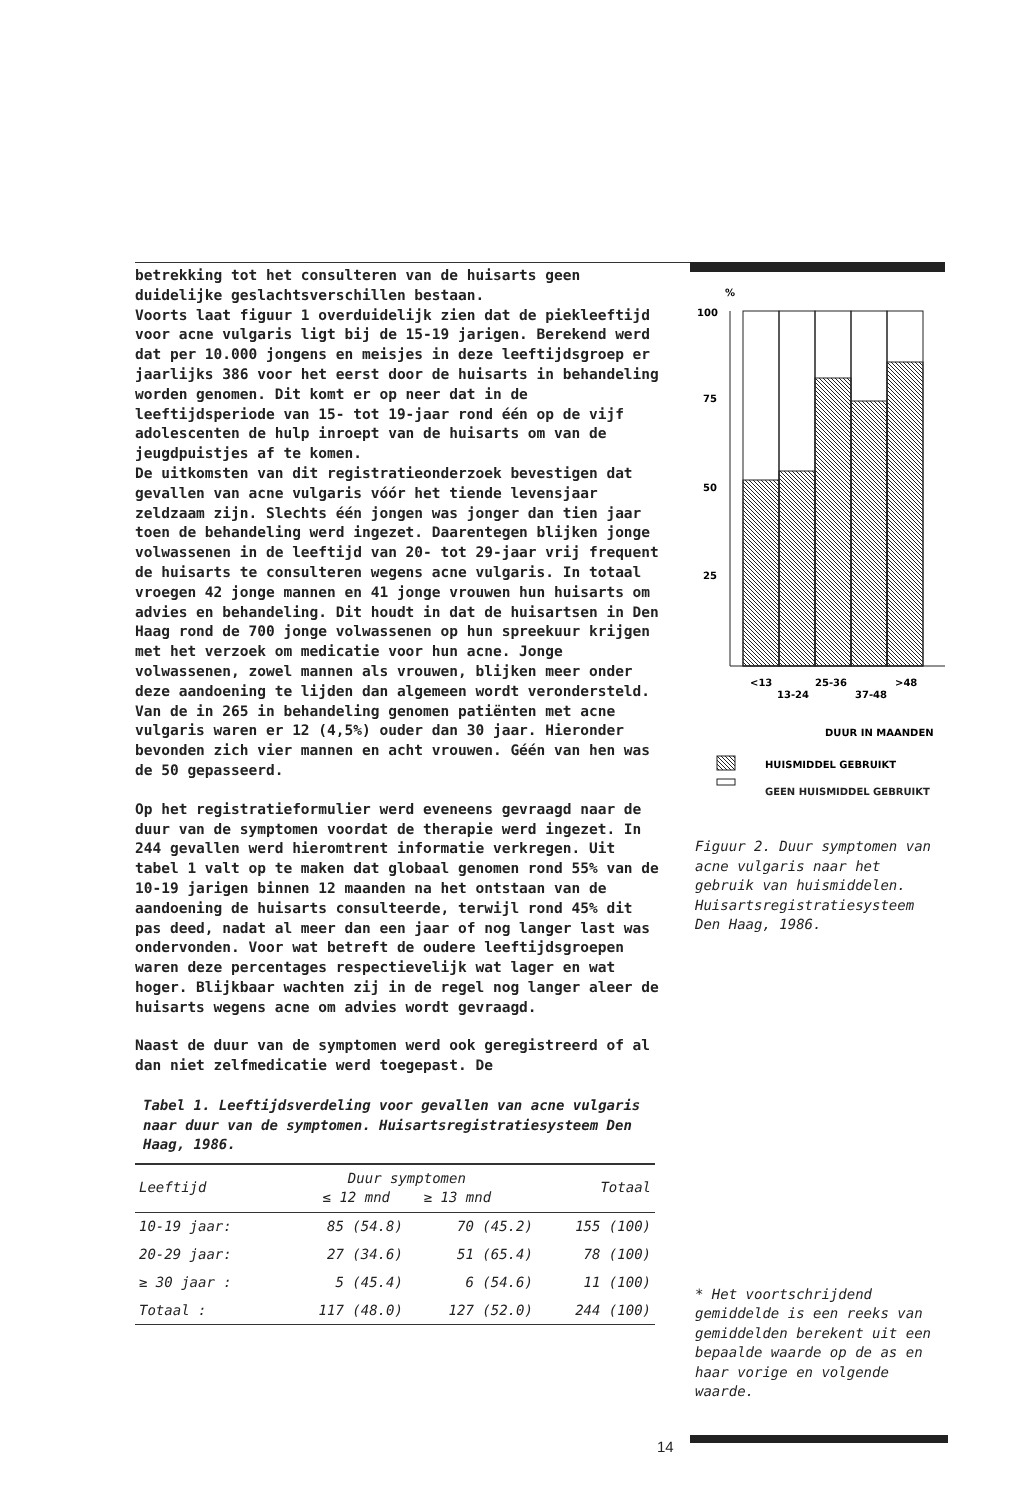betrekking tot het consulteren van de huisarts geen duidelijke geslachtsverschillen bestaan.
Voorts laat figuur 1 overduidelijk zien dat de piekleeftijd voor acne vulgaris ligt bij de 15-19 jarigen. Berekend werd dat per 10.000 jongens en meisjes in deze leeftijdsgroep er jaarlijks 386 voor het eerst door de huisarts in behandeling worden genomen. Dit komt er op neer dat in de leeftijdsperiode van 15- tot 19-jaar rond één op de vijf adolescenten de hulp inroept van de huisarts om van de jeugdpuistjes af te komen.
De uitkomsten van dit registratieonderzoek bevestigen dat gevallen van acne vulgaris vóór het tiende levensjaar zeldzaam zijn. Slechts één jongen was jonger dan tien jaar toen de behandeling werd ingezet. Daarentegen blijken jonge volwassenen in de leeftijd van 20- tot 29-jaar vrij frequent de huisarts te consulteren wegens acne vulgaris. In totaal vroegen 42 jonge mannen en 41 jonge vrouwen hun huisarts om advies en behandeling. Dit houdt in dat de huisartsen in Den Haag rond de 700 jonge volwassenen op hun spreekuur krijgen met het verzoek om medicatie voor hun acne. Jonge volwassenen, zowel mannen als vrouwen, blijken meer onder deze aandoening te lijden dan algemeen wordt verondersteld.
Van de in 265 in behandeling genomen patiënten met acne vulgaris waren er 12 (4,5%) ouder dan 30 jaar. Hieronder bevonden zich vier mannen en acht vrouwen. Géén van hen was de 50 gepasseerd.
Op het registratieformulier werd eveneens gevraagd naar de duur van de symptomen voordat de therapie werd ingezet. In 244 gevallen werd hieromtrent informatie verkregen. Uit tabel 1 valt op te maken dat globaal genomen rond 55% van de 10-19 jarigen binnen 12 maanden na het ontstaan van de aandoening de huisarts consulteerde, terwijl rond 45% dit pas deed, nadat al meer dan een jaar of nog langer last was ondervonden. Voor wat betreft de oudere leeftijdsgroepen waren deze percentages respectievelijk wat lager en wat hoger. Blijkbaar wachten zij in de regel nog langer aleer de huisarts wegens acne om advies wordt gevraagd.
Naast de duur van de symptomen werd ook geregistreerd of al dan niet zelfmedicatie werd toegepast. De
Tabel 1. Leeftijdsverdeling voor gevallen van acne vulgaris naar duur van de symptomen. Huisartsregistratiesysteem Den Haag, 1986.
| Leeftijd | Duur symptomen ≤ 12 mnd ≥ 13 mnd | | Totaal |
| --- | --- | --- | --- |
| 10-19 jaar: | 85 (54.8) | 70 (45.2) | 155 (100) |
| 20-29 jaar: | 27 (34.6) | 51 (65.4) | 78 (100) |
| ≥ 30 jaar : | 5 (45.4) | 6 (54.6) | 11 (100) |
| Totaal : | 117 (48.0) | 127 (52.0) | 244 (100) |
%
100
75
50
25
<13
25-36
>48
13-24
37-48
DUUR IN MAANDEN
HUISMIDDEL GEBRUIKT
GEEN HUISMIDDEL GEBRUIKT
Figuur 2. Duur symptomen van acne vulgaris naar het gebruik van huismiddelen. Huisartsregistratiesysteem Den Haag, 1986.
* Het voortschrijdend gemiddelde is een reeks van gemiddelden berekent uit een bepaalde waarde op de as en haar vorige en volgende waarde.
14